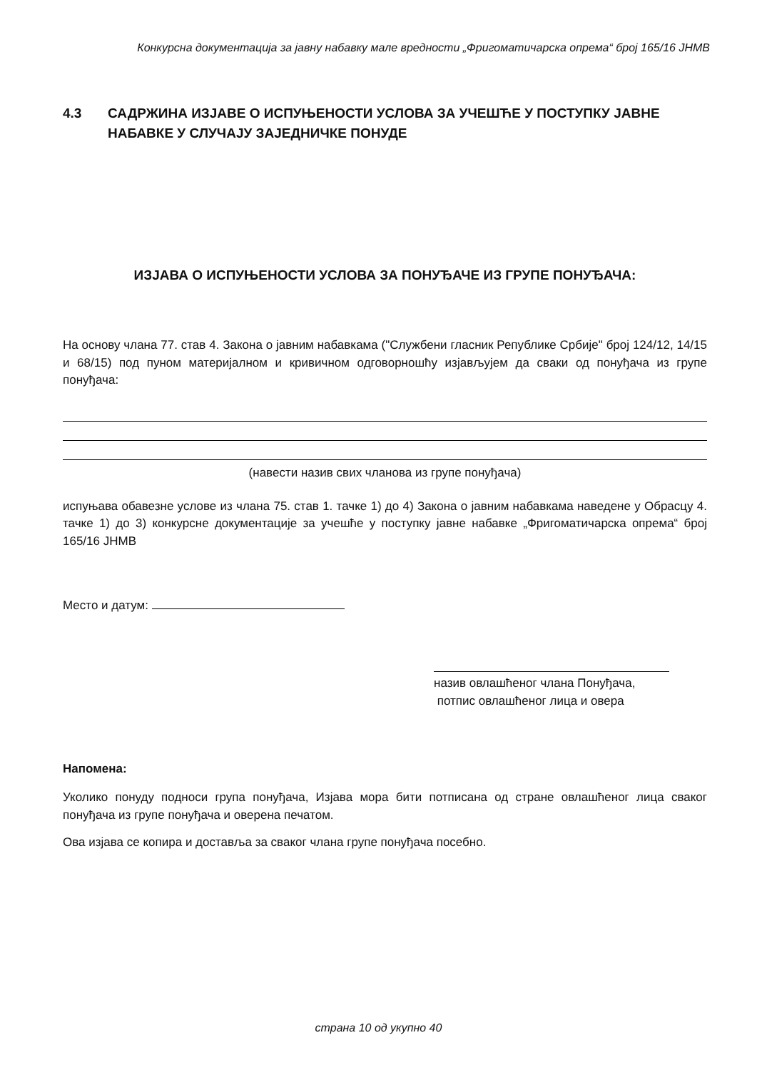Конкурсна документација за јавну набавку мале вредности „Фригоматичарска опрема“ број 165/16 ЈНМВ
4.3 САДРЖИНА ИЗЈАВЕ О ИСПУЊЕНОСТИ УСЛОВА ЗА УЧЕШЋЕ У ПОСТУПКУ ЈАВНЕ НАБАВКЕ У СЛУЧАЈУ ЗАЈЕДНИЧКЕ ПОНУДЕ
ИЗЈАВА О ИСПУЊЕНОСТИ УСЛОВА ЗА ПОНУЂАЧЕ ИЗ ГРУПЕ ПОНУЂАЧА:
На основу члана 77. став 4. Закона о јавним набавкама ("Службени гласник Републике Србије" број 124/12, 14/15 и 68/15) под пуном материјалном и кривичном одговорношћу изјављујем да сваки од понуђача из групе понуђача:
(навести назив свих чланова из групе понуђача)
испуњава обавезне услове из члана 75. став 1. тачке 1) до 4) Закона о јавним набавкама наведене у Обрасцу 4. тачке 1) до 3) конкурсне документације за учешће у поступку јавне набавке „Фригоматичарска опрема“ број 165/16 ЈНМВ
Место и датум:
назив овлашћеног члана Понуђача,
потпис овлашћеног лица и овера
Напомена:
Уколико понуду подноси група понуђача, Изјава мора бити потписана од стране овлашћеног лица сваког понуђача из групе понуђача и оверена печатом.
Ова изјава се копира и доставља за сваког члана групе понуђача посебно.
страна 10 од укупно 40